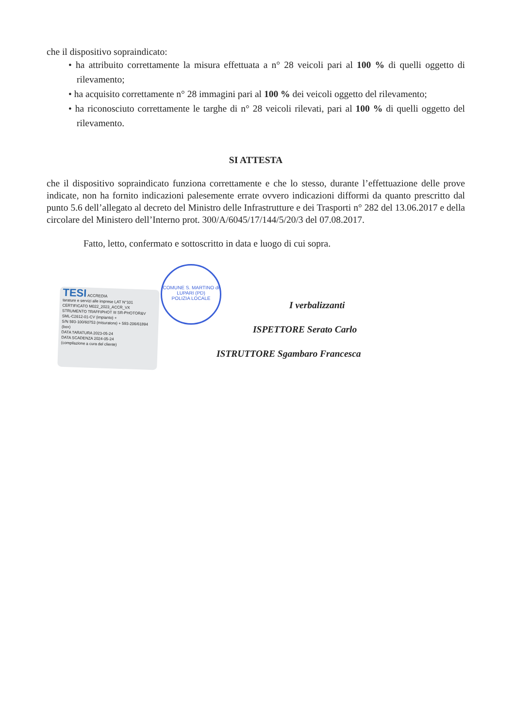che il dispositivo sopraindicato:
• ha attribuito correttamente la misura effettuata a n° 28 veicoli pari al 100 % di quelli oggetto di rilevamento;
• ha acquisito correttamente n° 28 immagini pari al 100 % dei veicoli oggetto del rilevamento;
• ha riconosciuto correttamente le targhe di n° 28 veicoli rilevati, pari al 100 % di quelli oggetto del rilevamento.
SI ATTESTA
che il dispositivo sopraindicato funziona correttamente e che lo stesso, durante l’effettuazione delle prove indicate, non ha fornito indicazioni palesemente errate ovvero indicazioni difformi da quanto prescritto dal punto 5.6 dell’allegato al decreto del Ministro delle Infrastrutture e dei Trasporti n° 282 del 13.06.2017 e della circolare del Ministero dell’Interno prot. 300/A/6045/17/144/5/20/3 del 07.08.2017.
Fatto, letto, confermato e sottoscritto in data e luogo di cui sopra.
TESI ACCREDIA
tarature e servizi alle imprese LAT N°101
CERTIFICATO M022_2023_ACCR_VX
STRUMENTO TRAFFIPHOT III SR-PHOTOR&V SML-C2612-01-CV (impianto) +
S/N 593-100/60753 (misuratore) + 593-206/61894 (box)
DATA TARATURA 2023-05-24
DATA SCADENZA 2024-05-24
(compilazione a cura del cliente)
COMUNE S. MARTINO di LUPARI (PD)
POLIZIA LOCALE
I verbalizzanti
ISPETTORE Serato Carlo
ISTRUTTORE Sgambaro Francesca